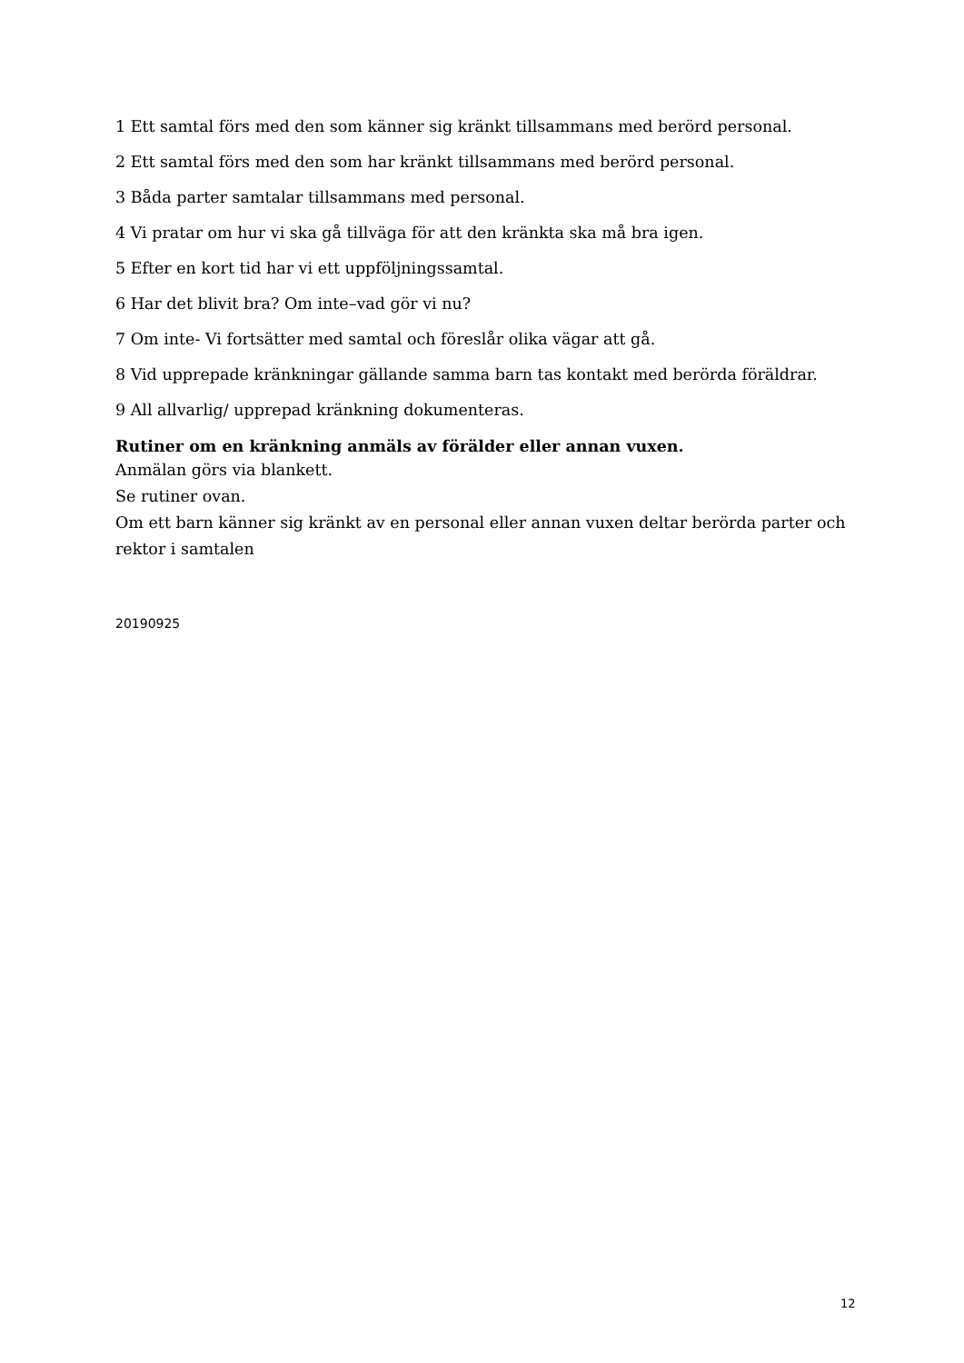1 Ett samtal förs med den som känner sig kränkt tillsammans med berörd personal.
2 Ett samtal förs med den som har kränkt tillsammans med berörd personal.
3 Båda parter samtalar tillsammans med personal.
4 Vi pratar om hur vi ska gå tillväga för att den kränkta ska må bra igen.
5 Efter en kort tid har vi ett uppföljningssamtal.
6 Har det blivit bra? Om inte–vad gör vi nu?
7 Om inte- Vi fortsätter med samtal och föreslår olika vägar att gå.
8 Vid upprepade kränkningar gällande samma barn tas kontakt med berörda föräldrar.
9 All allvarlig/ upprepad kränkning dokumenteras.
Rutiner om en kränkning anmäls av förälder eller annan vuxen.
Anmälan görs via blankett.
Se rutiner ovan.
Om ett barn känner sig kränkt av en personal eller annan vuxen deltar berörda parter och rektor i samtalen
20190925
12